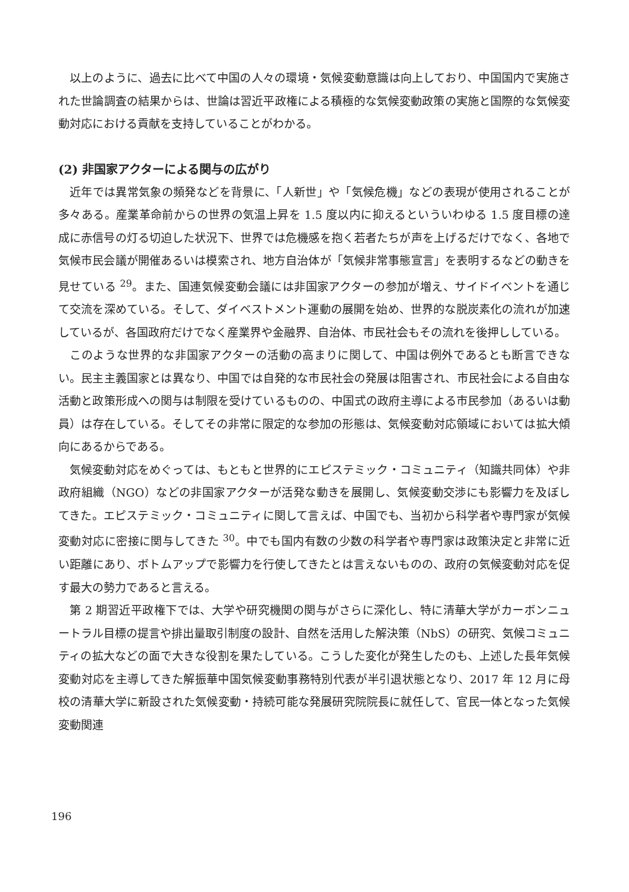以上のように、過去に比べて中国の人々の環境・気候変動意識は向上しており、中国国内で実施された世論調査の結果からは、世論は習近平政権による積極的な気候変動政策の実施と国際的な気候変動対応における貢献を支持していることがわかる。
(2) 非国家アクターによる関与の広がり
近年では異常気象の頻発などを背景に、「人新世」や「気候危機」などの表現が使用されることが多々ある。産業革命前からの世界の気温上昇を 1.5 度以内に抑えるといういわゆる 1.5 度目標の達成に赤信号の灯る切迫した状況下、世界では危機感を抱く若者たちが声を上げるだけでなく、各地で気候市民会議が開催あるいは模索され、地方自治体が「気候非常事態宣言」を表明するなどの動きを見せている <sup>29</sup>。また、国連気候変動会議には非国家アクターの参加が増え、サイドイベントを通じて交流を深めている。そして、ダイベストメント運動の展開を始め、世界的な脱炭素化の流れが加速しているが、各国政府だけでなく産業界や金融界、自治体、市民社会もその流れを後押ししている。
このような世界的な非国家アクターの活動の高まりに関して、中国は例外であるとも断言できない。民主主義国家とは異なり、中国では自発的な市民社会の発展は阻害され、市民社会による自由な活動と政策形成への関与は制限を受けているものの、中国式の政府主導による市民参加（あるいは動員）は存在している。そしてその非常に限定的な参加の形態は、気候変動対応領域においては拡大傾向にあるからである。
気候変動対応をめぐっては、もともと世界的にエピステミック・コミュニティ（知識共同体）や非政府組織（NGO）などの非国家アクターが活発な動きを展開し、気候変動交渉にも影響力を及ぼしてきた。エピステミック・コミュニティに関して言えば、中国でも、当初から科学者や専門家が気候変動対応に密接に関与してきた <sup>30</sup>。中でも国内有数の少数の科学者や専門家は政策決定と非常に近い距離にあり、ボトムアップで影響力を行使してきたとは言えないものの、政府の気候変動対応を促す最大の勢力であると言える。
第 2 期習近平政権下では、大学や研究機関の関与がさらに深化し、特に清華大学がカーボンニュートラル目標の提言や排出量取引制度の設計、自然を活用した解決策（NbS）の研究、気候コミュニティの拡大などの面で大きな役割を果たしている。こうした変化が発生したのも、上述した長年気候変動対応を主導してきた解振華中国気候変動事務特別代表が半引退状態となり、2017 年 12 月に母校の清華大学に新設された気候変動・持続可能な発展研究院院長に就任して、官民一体となった気候変動関連
196